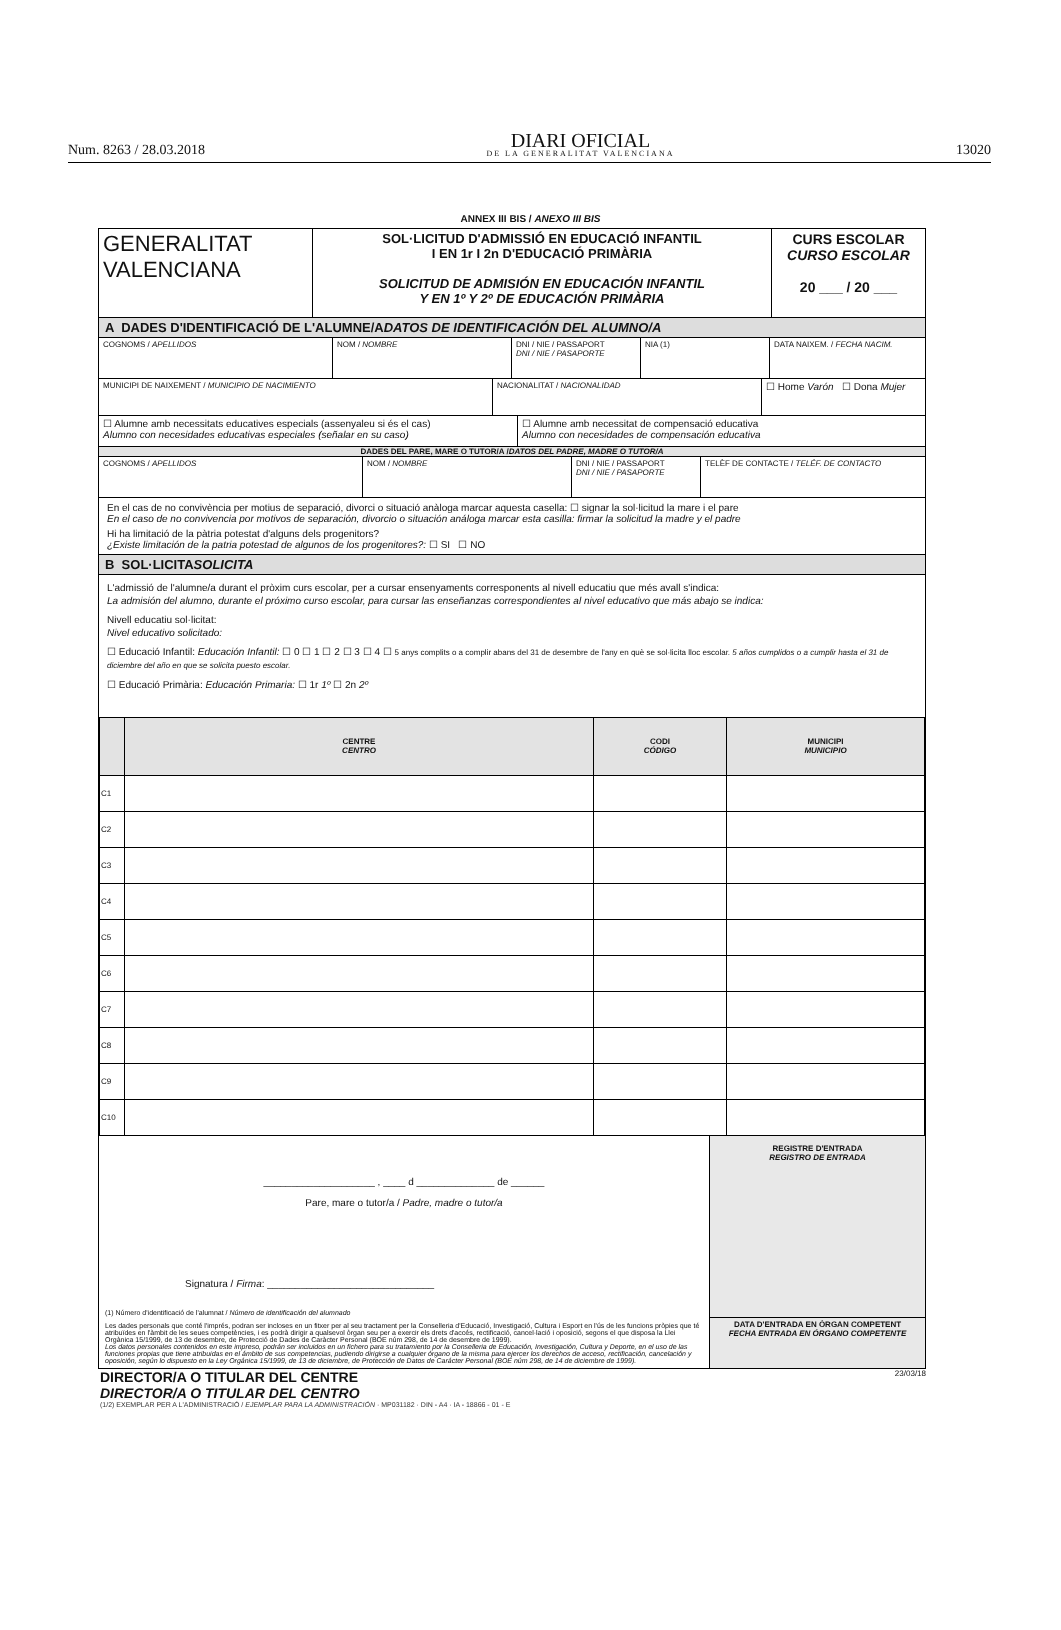Num. 8263 / 28.03.2018 DIARI OFICIAL
DE LA GENERALITAT VALENCIANA 13020
ANNEX III BIS / ANEXO III BIS
GENERALITAT
VALENCIANA
SOL·LICITUD D'ADMISSIÓ EN EDUCACIÓ INFANTIL
I EN 1r I 2n D'EDUCACIÓ PRIMÀRIA
SOLICITUD DE ADMISIÓN EN EDUCACIÓN INFANTIL
Y EN 1º Y 2º DE EDUCACIÓN PRIMÀRIA
CURS ESCOLAR
CURSO ESCOLAR
20 ___ / 20 ___
A DADES D'IDENTIFICACIÓ DE L'ALUMNE/A
DATOS DE IDENTIFICACIÓN DEL ALUMNO/A
COGNOMS / APELLIDOS NOM / NOMBRE DNI / NIE / PASSAPORT
DNI / NIE / PASAPORTE
NIA (1) DATA NAIXEM. / FECHA NACIM.
MUNICIPI DE NAIXEMENT / MUNICIPIO DE NACIMIENTO NACIONALITAT / NACIONALIDAD
☐ Home Varón ☐ Dona Mujer
☐ Alumne amb necessitats educatives especials (assenyaleu si és el cas)
Alumno con necesidades educativas especiales (señalar en su caso)
☐ Alumne amb necessitat de compensació educativa
Alumno con necesidades de compensación educativa
DADES DEL PARE, MARE O TUTOR/A / DATOS DEL PADRE, MADRE O TUTOR/A
COGNOMS / APELLIDOS NOM / NOMBRE DNI / NIE / PASSAPORT
DNI / NIE / PASAPORTE
TELÈF DE CONTACTE / TELÉF. DE CONTACTO
En el cas de no convivència per motius de separació, divorci o situació anàloga marcar aquesta casella: ☐ signar la sol·licitud la mare i el pare
En el caso de no convivencia por motivos de separación, divorcio o situación análoga marcar esta casilla: firmar la solicitud la madre y el padre
Hi ha limitació de la pàtria potestat d'alguns dels progenitors?
¿Existe limitación de la patria potestad de algunos de los progenitores?: ☐ SI ☐ NO
B SOL·LICITA
SOLICITA
L'admissió de l'alumne/a durant el pròxim curs escolar, per a cursar ensenyaments corresponents al nivell educatiu que més avall s'indica:
La admisión del alumno, durante el próximo curso escolar, para cursar las enseñanzas correspondientes al nivel educativo que más abajo se indica:
Nivell educatiu sol·licitat:
Nivel educativo solicitado:
☐ Educació Infantil: Educación Infantil: ☐ 0 ☐ 1 ☐ 2 ☐ 3 ☐ 4 ☐ 5 anys complits o a complir abans del 31 de desembre de l'any en què se sol·licita lloc escolar. 5 años cumplidos o a cumplir hasta el 31 de diciembre del año en que se solicita puesto escolar.
☐ Educació Primària: Educación Primaria: ☐ 1r 1º ☐ 2n 2º
| | CENTRE CENTRO | CODI CÓDIGO | MUNICIPI MUNICIPIO |
| --- | --- | --- | --- |
| C1 | | | |
| C2 | | | |
| C3 | | | |
| C4 | | | |
| C5 | | | |
| C6 | | | |
| C7 | | | |
| C8 | | | |
| C9 | | | |
| C10 | | | |
____________________ , ____ d ______________ de ______
Pare, mare o tutor/a / Padre, madre o tutor/a
Signatura / Firma: ______________________________
(1) Número d'identificació de l'alumnat / Número de identificación del alumnado
Les dades personals que conté l'imprés, podran ser incloses en un fitxer per al seu tractament per la Conselleria d'Educació, Investigació, Cultura i Esport en l'ús de les funcions pròpies que té atribuïdes en l'àmbit de les seues competències, i es podrà dirigir a qualsevol òrgan seu per a exercir els drets d'accés, rectificació, cancel·lació i oposició, segons el que disposa la Llei Orgànica 15/1999, de 13 de desembre, de Protecció de Dades de Caràcter Personal (BOE núm 298, de 14 de desembre de 1999).
Los datos personales contenidos en este impreso, podrán ser incluidos en un fichero para su tratamiento por la Conselleria de Educación, Investigación, Cultura y Deporte, en el uso de las funciones propias que tiene atribuidas en el ámbito de sus competencias, pudiendo dirigirse a cualquier órgano de la misma para ejercer los derechos de acceso, rectificación, cancelación y oposición, según lo dispuesto en la Ley Orgánica 15/1999, de 13 de diciembre, de Protección de Datos de Carácter Personal (BOE núm 298, de 14 de diciembre de 1999).
REGISTRE D'ENTRADA
REGISTRO DE ENTRADA
DATA D'ENTRADA EN ÒRGAN COMPETENT
FECHA ENTRADA EN ÓRGANO COMPETENTE
DIRECTOR/A O TITULAR DEL CENTRE
DIRECTOR/A O TITULAR DEL CENTRO 23/03/18
(1/2) EXEMPLAR PER A L'ADMINISTRACIÓ / EJEMPLAR PARA LA ADMINISTRACIÓN · MP031182 · DIN - A4 · IA - 18866 - 01 - E